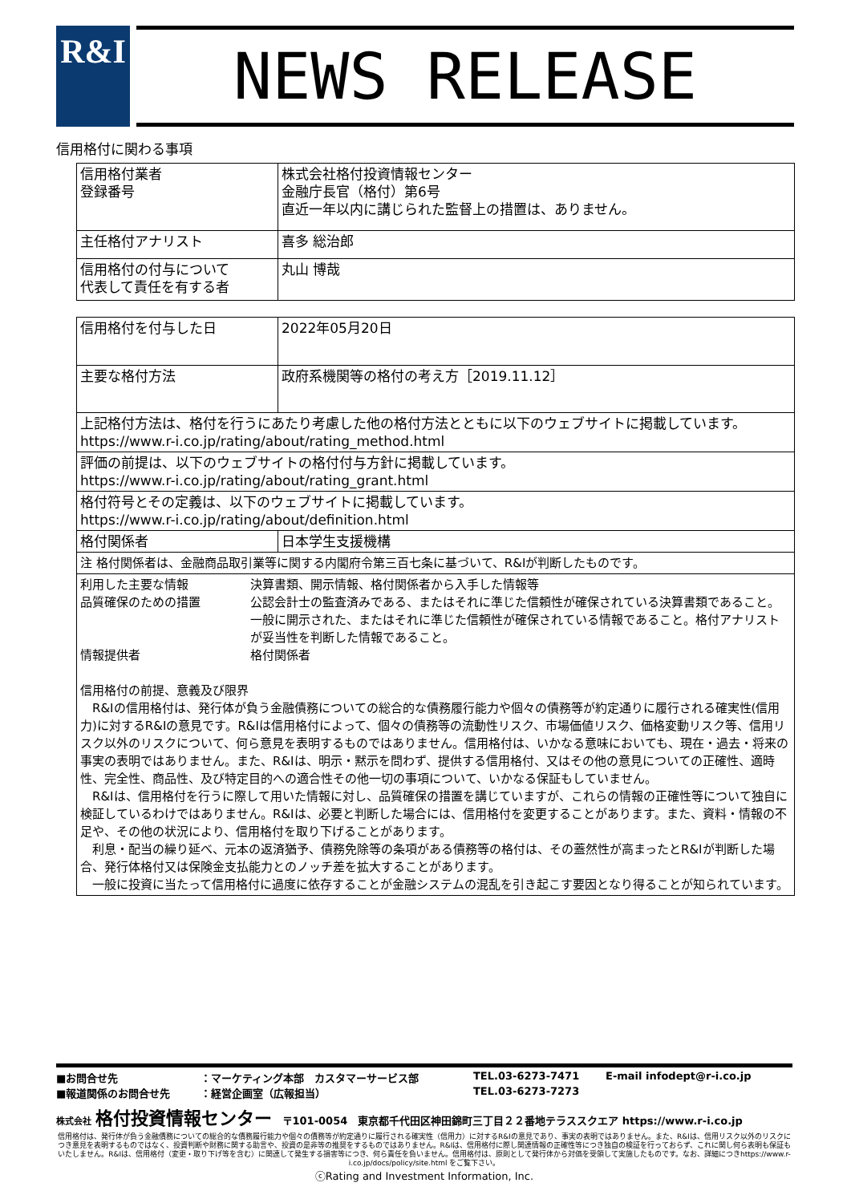R&I NEWS RELEASE
信用格付に関わる事項
| 信用格付業者 登録番号 | 株式会社格付投資情報センター 金融庁長官（格付）第6号 直近一年以内に講じられた監督上の措置は、ありません。 |
| 主任格付アナリスト | 喜多 総治郎 |
| 信用格付の付与について 代表して責任を有する者 | 丸山 博哉 |
| 信用格付を付与した日 | 2022年05月20日 |
| 主要な格付方法 | 政府系機関等の格付の考え方［2019.11.12］ |
| 上記格付方法は、格付を行うにあたり考慮した他の格付方法とともに以下のウェブサイトに掲載しています。 https://www.r-i.co.jp/rating/about/rating_method.html | |
| 評価の前提は、以下のウェブサイトの格付付与方針に掲載しています。 https://www.r-i.co.jp/rating/about/rating_grant.html | |
| 格付符号とその定義は、以下のウェブサイトに掲載しています。 https://www.r-i.co.jp/rating/about/definition.html | |
| 格付関係者 | 日本学生支援機構 |
| 注 格付関係者は、金融商品取引業等に関する内閣府令第三百七条に基づいて、R&Iが判断したものです。 | |
| 利用した主要な情報 決算書類、開示情報、格付関係者から入手した情報等 品質確保のための措置 公認会計士の監査済みである、またはそれに準じた信頼性が確保されている決算書類であること。一般に開示された、またはそれに準じた信頼性が確保されている情報であること。格付アナリストが妥当性を判断した情報であること。 情報提供者 格付関係者 信用格付の前提、意義及び限界 R&Iの信用格付は、発行体が負う金融債務についての総合的な債務履行能力や個々の債務等が約定通りに履行される確実性(信用力)に対するR&Iの意見です。R&Iは信用格付によって、個々の債務等の流動性リスク、市場価値リスク、価格変動リスク等、信用リスク以外のリスクについて、何ら意見を表明するものではありません。信用格付は、いかなる意味においても、現在・過去・将来の事実の表明ではありません。また、R&Iは、明示・黙示を問わず、提供する信用格付、又はその他の意見についての正確性、適時性、完全性、商品性、及び特定目的への適合性その他一切の事項について、いかなる保証もしていません。 R&Iは、信用格付を行うに際して用いた情報に対し、品質確保の措置を講じていますが、これらの情報の正確性等について独自に検証しているわけではありません。R&Iは、必要と判断した場合には、信用格付を変更することがあります。また、資料・情報の不足や、その他の状況により、信用格付を取り下げることがあります。 利息・配当の繰り延べ、元本の返済猶予、債務免除等の条項がある債務等の格付は、その蓋然性が高まったとR&Iが判断した場合、発行体格付又は保険金支払能力とのノッチ差を拡大することがあります。 一般に投資に当たって信用格付に過度に依存することが金融システムの混乱を引き起こす要因となり得ることが知られています。 | |
■お問合せ先
：マーケティング本部　カスタマーサービス部
TEL.03-6273-7471
E-mail infodept@r-i.co.jp
■報道関係のお問合せ先
：経営企画室（広報担当）
TEL.03-6273-7273
株式会社 格付投資情報センター　〒101-0054　東京都千代田区神田錦町三丁目２２番地テラススクエア https://www.r-i.co.jp
信用格付は、発行体が負う金融債務についての総合的な債務履行能力や個々の債務等が約定通りに履行される確実性（信用力）に対するR&Iの意見であり、事実の表明ではありません。また、R&Iは、信用リスク以外のリスクにつき意見を表明するものではなく、投資判断や財務に関する助言や、投資の是非等の推奨をするものではありません。R&Iは、信用格付に際し関連情報の正確性等につき独自の検証を行っておらず、これに関し何ら表明も保証もいたしません。R&Iは、信用格付（変更・取り下げ等を含む）に関連して発生する損害等につき、何ら責任を負いません。信用格付は、原則として発行体から対価を受領して実施したものです。なお、詳細につきhttps://www.r-i.co.jp/docs/policy/site.html をご覧下さい。
ⓒRating and Investment Information, Inc.